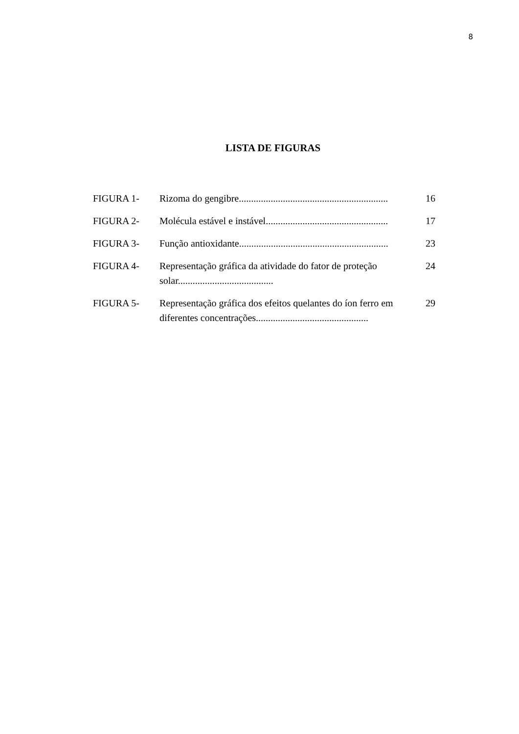8
LISTA DE FIGURAS
| FIGURA 1- | Rizoma do gengibre............................................................. | 16 |
| FIGURA 2- | Molécula estável e instável.................................................. | 17 |
| FIGURA 3- | Função antioxidante............................................................. | 23 |
| FIGURA 4- | Representação gráfica da atividade do fator de proteção solar....................................... | 24 |
| FIGURA 5- | Representação gráfica dos efeitos quelantes do íon ferro em diferentes concentrações.............................................. | 29 |